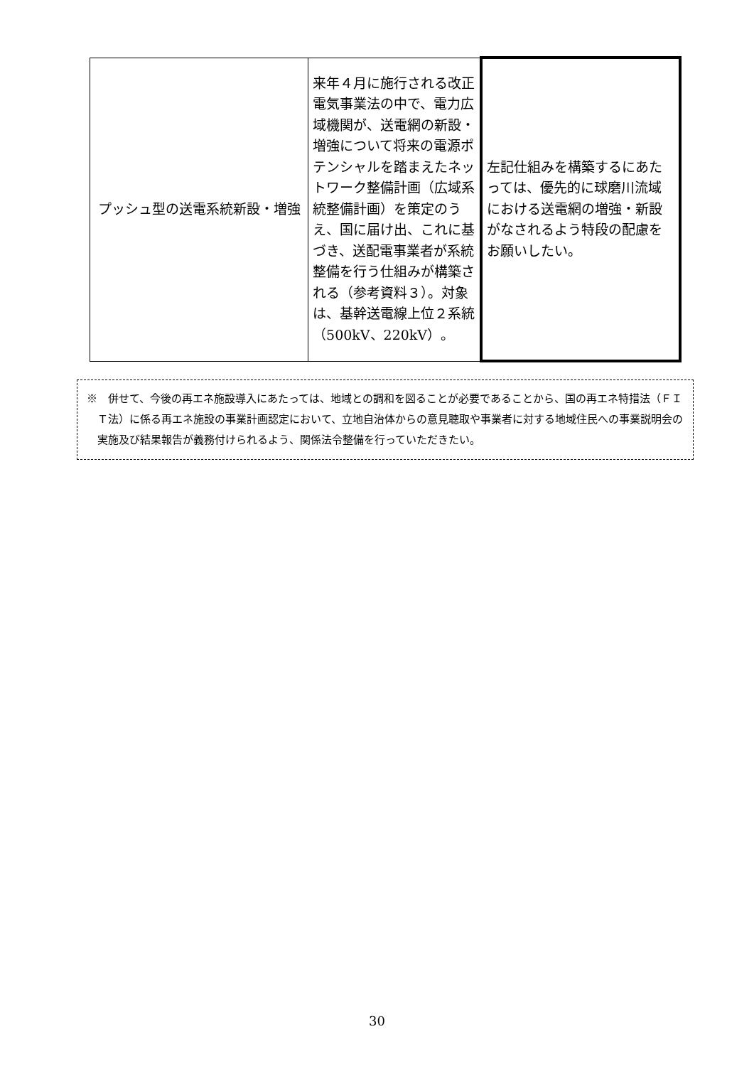| プッシュ型の送電系統新設・増強 | 来年４月に施行される改正電気事業法の中で、電力広域機関が、送電網の新設・増強について将来の電源ポテンシャルを踏まえたネットワーク整備計画（広域系統整備計画）を策定のうえ、国に届け出、これに基づき、送配電事業者が系統整備を行う仕組みが構築される（参考資料３）。対象は、基幹送電線上位２系統（500kV、220kV）。 | 左記仕組みを構築するにあたっては、優先的に球磨川流域における送電網の増強・新設がなされるよう特段の配慮をお願いしたい。 |
※　併せて、今後の再エネ施設導入にあたっては、地域との調和を図ることが必要であることから、国の再エネ特措法（ＦＩＴ法）に係る再エネ施設の事業計画認定において、立地自治体からの意見聴取や事業者に対する地域住民への事業説明会の実施及び結果報告が義務付けられるよう、関係法令整備を行っていただきたい。
30